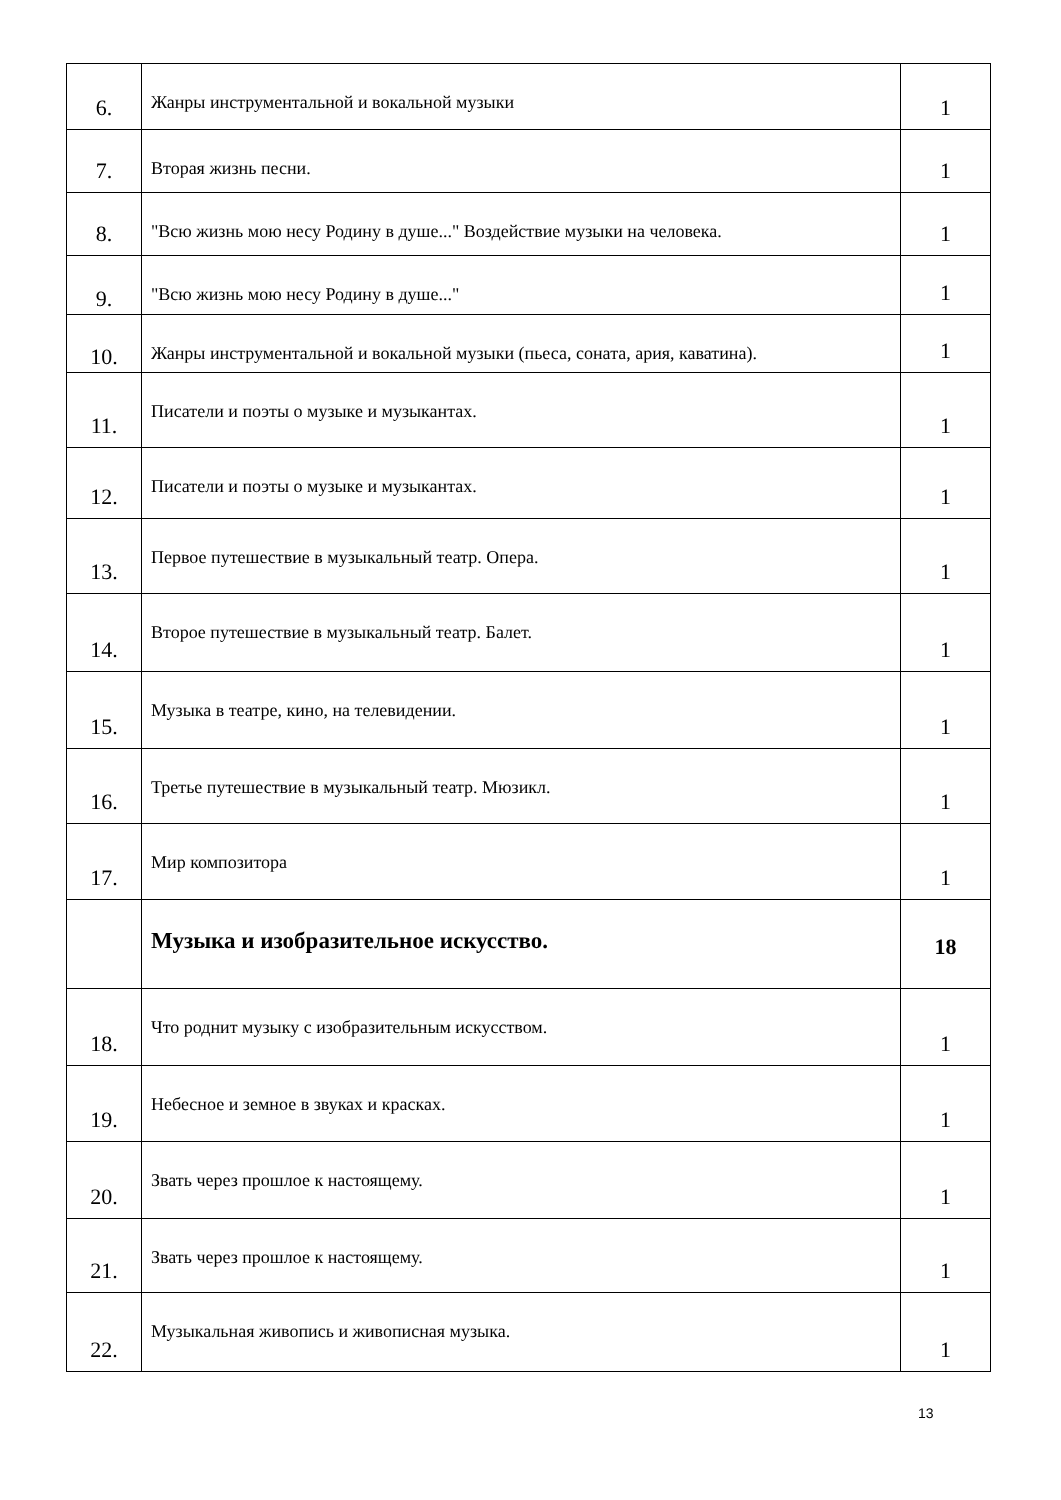| 6. | Жанры инструментальной и вокальной музыки | 1 |
| 7. | Вторая жизнь песни. | 1 |
| 8. | "Всю жизнь мою несу Родину в душе..." Воздействие музыки на человека. | 1 |
| 9. | "Всю жизнь мою несу Родину в душе..." | 1 |
| 10. | Жанры инструментальной и вокальной музыки (пьеса, соната, ария, каватина). | 1 |
| 11. | Писатели и поэты о музыке и музыкантах. | 1 |
| 12. | Писатели и поэты о музыке и музыкантах. | 1 |
| 13. | Первое путешествие в музыкальный театр. Опера. | 1 |
| 14. | Второе путешествие в музыкальный театр. Балет. | 1 |
| 15. | Музыка в театре, кино, на телевидении. | 1 |
| 16. | Третье путешествие в музыкальный театр. Мюзикл. | 1 |
| 17. | Мир композитора | 1 |
| | Музыка и изобразительное искусство. | 18 |
| 18. | Что роднит музыку с изобразительным искусством. | 1 |
| 19. | Небесное и земное в звуках и красках. | 1 |
| 20. | Звать через прошлое к настоящему. | 1 |
| 21. | Звать через прошлое к настоящему. | 1 |
| 22. | Музыкальная живопись и живописная музыка. | 1 |
13